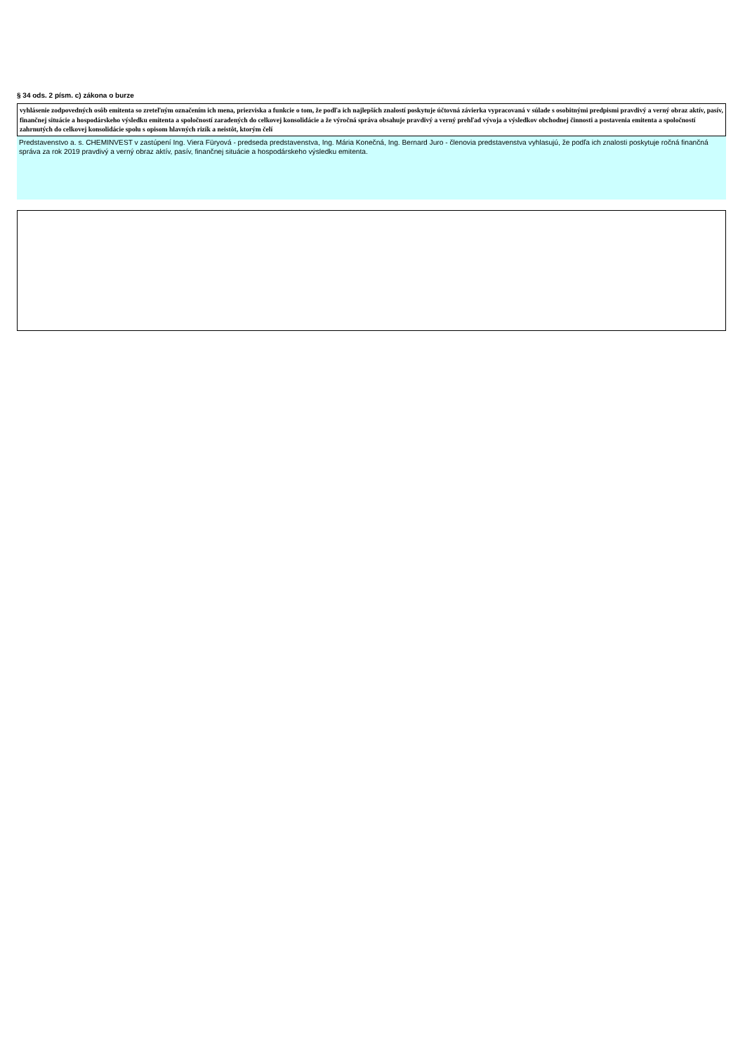§ 34 ods. 2 písm. c) zákona o burze
vyhlásenie zodpovedných osôb emitenta so zreteľným označením ich mena, priezviska a funkcie o tom, že podľa ich najlepších znalostí poskytuje účtovná závierka vypracovaná v súlade s osobitnými predpismi pravdivý a verný obraz aktív, pasív, finančnej situácie a hospodárskeho výsledku emitenta a spoločností zaradených do celkovej konsolidácie a že výročná správa obsahuje pravdivý a verný prehľad vývoja a výsledkov obchodnej činnosti a postavenia emitenta a spoločností zahrnutých do celkovej konsolidácie spolu s opisom hlavných rizík a neistôt, ktorým čelí
Predstavenstvo a. s. CHEMINVEST v zastúpení Ing. Viera Füryová - predseda predstavenstva, Ing. Mária Konečná, Ing. Bernard Juro - členovia predstavenstva vyhlasujú, že podľa ich znalosti poskytuje ročná finančná správa za rok 2019 pravdivý a verný obraz aktív, pasív, finančnej situácie a hospodárskeho výsledku emitenta.